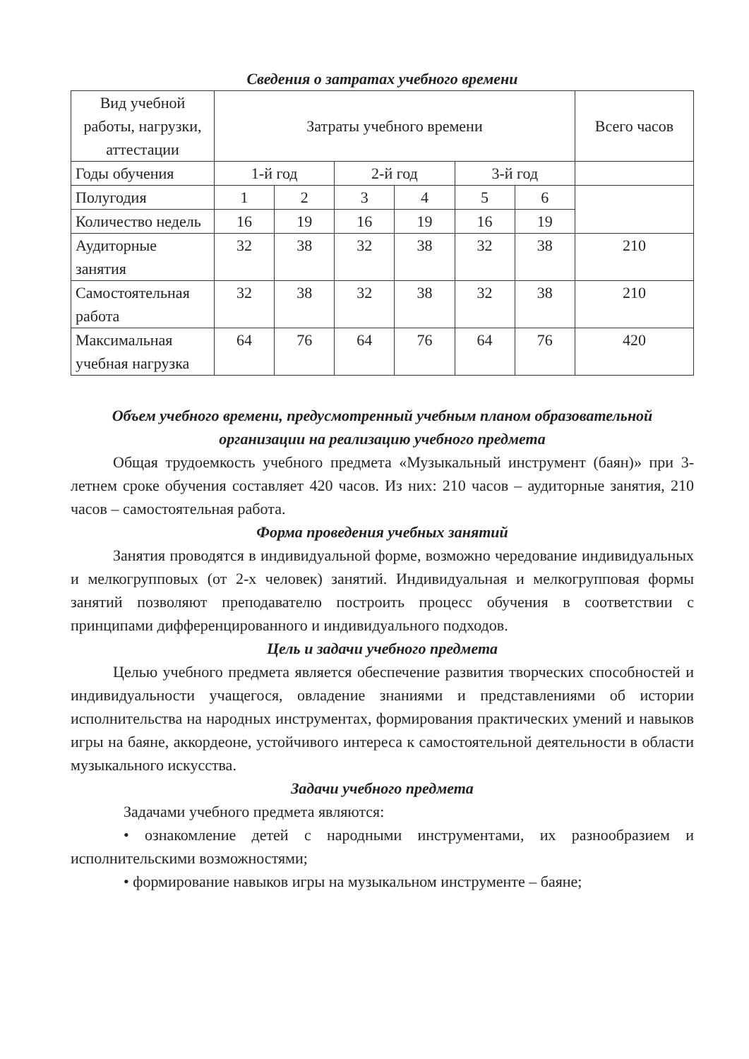Сведения о затратах учебного времени
| Вид учебной работы, нагрузки, аттестации | Затраты учебного времени | | | | | | Всего часов |
| Годы обучения | 1-й год | | 2-й год | | 3-й год | | |
| Полугодия | 1 | 2 | 3 | 4 | 5 | 6 | |
| Количество недель | 16 | 19 | 16 | 19 | 16 | 19 | |
| Аудиторные занятия | 32 | 38 | 32 | 38 | 32 | 38 | 210 |
| Самостоятельная работа | 32 | 38 | 32 | 38 | 32 | 38 | 210 |
| Максимальная учебная нагрузка | 64 | 76 | 64 | 76 | 64 | 76 | 420 |
Объем учебного времени, предусмотренный учебным планом образовательной организации на реализацию учебного предмета
Общая трудоемкость учебного предмета «Музыкальный инструмент (баян)» при 3-летнем сроке обучения составляет 420 часов. Из них: 210 часов – аудиторные занятия, 210 часов – самостоятельная работа.
Форма проведения учебных занятий
Занятия проводятся в индивидуальной форме, возможно чередование индивидуальных и мелкогрупповых (от 2-х человек) занятий. Индивидуальная и мелкогрупповая формы занятий позволяют преподавателю построить процесс обучения в соответствии с принципами дифференцированного и индивидуального подходов.
Цель и задачи учебного предмета
Целью учебного предмета является обеспечение развития творческих способностей и индивидуальности учащегося, овладение знаниями и представлениями об истории исполнительства на народных инструментах, формирования практических умений и навыков игры на баяне, аккордеоне, устойчивого интереса к самостоятельной деятельности в области музыкального искусства.
Задачи учебного предмета
Задачами учебного предмета являются:
• ознакомление детей с народными инструментами, их разнообразием и исполнительскими возможностями;
• формирование навыков игры на музыкальном инструменте – баяне;